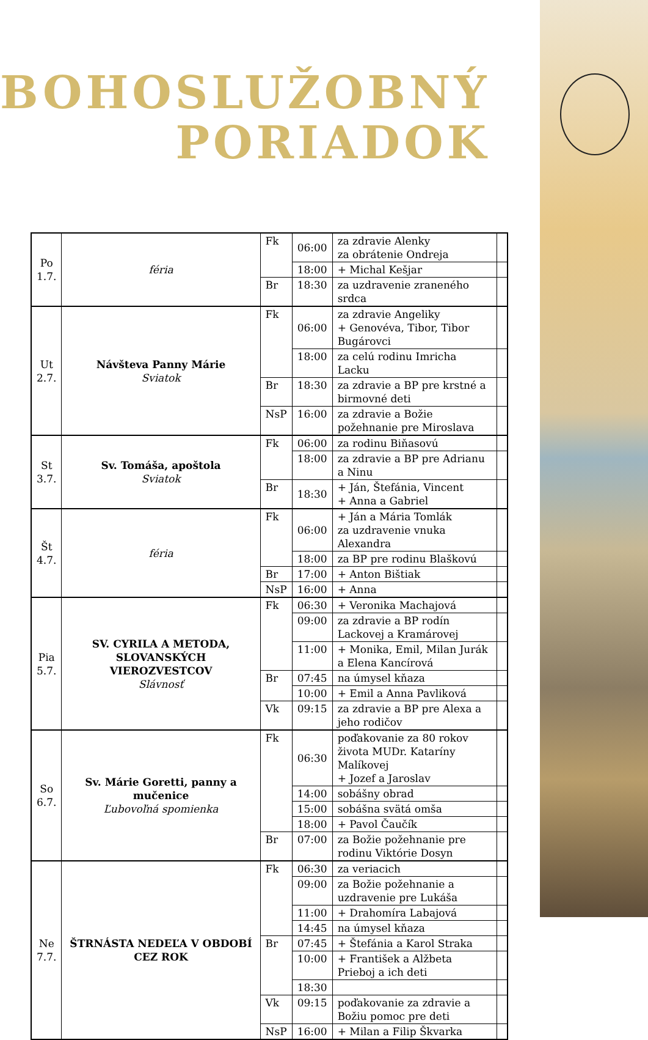BOHOSLUŽOBNÝ
PORIADOK
| Po 1.7. | féria | Fk | 06:00 | za zdravie Alenky za obrátenie Ondreja | |
| | | | 18:00 | + Michal Kešjar | |
| | | Br | 18:30 | za uzdravenie zraneného srdca | |
| Ut 2.7. | Návšteva Panny Márie Sviatok | Fk | 06:00 | za zdravie Angeliky + Genovéva, Tibor, Tibor Bugárovci | |
| | | | 18:00 | za celú rodinu Imricha Lacku | |
| | | Br | 18:30 | za zdravie a BP pre krstné a birmovné deti | |
| | | NsP | 16:00 | za zdravie a Božie požehnanie pre Miroslava | |
| St 3.7. | Sv. Tomáša, apoštola Sviatok | Fk | 06:00 | za rodinu Biňasovú | |
| | | | 18:00 | za zdravie a BP pre Adrianu a Ninu | |
| | | Br | 18:30 | + Ján, Štefánia, Vincent + Anna a Gabriel | |
| Št 4.7. | féria | Fk | 06:00 | + Ján a Mária Tomlák za uzdravenie vnuka Alexandra | |
| | | | 18:00 | za BP pre rodinu Blaškovú | |
| | | Br | 17:00 | + Anton Bištiak | |
| | | NsP | 16:00 | + Anna | |
| Pia 5.7. | SV. CYRILA A METODA, SLOVANSKÝCH VIEROZVESTCOV Slávnosť | Fk | 06:30 | + Veronika Machajová | |
| | | | 09:00 | za zdravie a BP rodín Lackovej a Kramárovej | |
| | | | 11:00 | + Monika, Emil, Milan Jurák a Elena Kancírová | |
| | | Br | 07:45 | na úmysel kňaza | |
| | | | 10:00 | + Emil a Anna Pavliková | |
| | | Vk | 09:15 | za zdravie a BP pre Alexa a jeho rodičov | |
| So 6.7. | Sv. Márie Goretti, panny a mučenice Ľubovoľná spomienka | Fk | 06:30 | poďakovanie za 80 rokov života MUDr. Kataríny Malíkovej + Jozef a Jaroslav | |
| | | | 14:00 | sobášny obrad | |
| | | | 15:00 | sobášna svätá omša | |
| | | | 18:00 | + Pavol Čaučík | |
| | | Br | 07:00 | za Božie požehnanie pre rodinu Viktórie Dosyn | |
| Ne 7.7. | ŠTRNÁSTA NEDEĽA V OBDOBÍ CEZ ROK | Fk | 06:30 | za veriacich | |
| | | | 09:00 | za Božie požehnanie a uzdravenie pre Lukáša | |
| | | | 11:00 | + Drahomíra Labajová | |
| | | | 14:45 | na úmysel kňaza | |
| | | Br | 07:45 | + Štefánia a Karol Straka | |
| | | | 10:00 | + František a Alžbeta Prieboj a ich deti | |
| | | | 18:30 | | |
| | | Vk | 09:15 | poďakovanie za zdravie a Božiu pomoc pre deti | |
| | | NsP | 16:00 | + Milan a Filip Škvarka | |